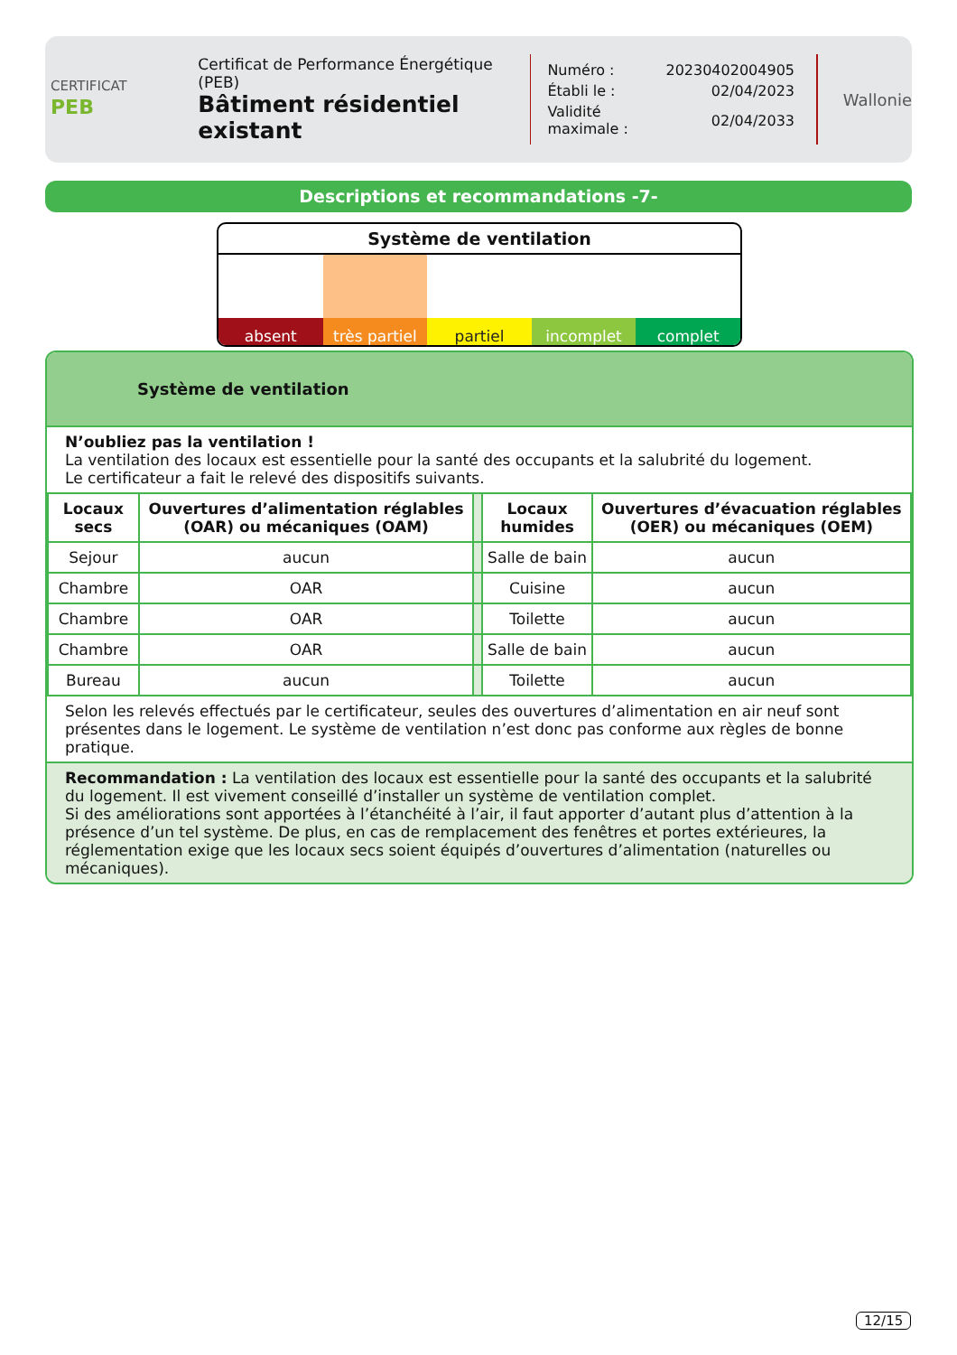CERTIFICAT
PEB
Certificat de Performance Énergétique (PEB)
Bâtiment résidentiel existant
| Numéro : | 20230402004905 |
| Établi le : | 02/04/2023 |
| Validité maximale : | 02/04/2033 |
Wallonie
Descriptions et recommandations -7-
Système de ventilation
absent très partiel partiel incomplet complet
Système de ventilation
N’oubliez pas la ventilation !
La ventilation des locaux est essentielle pour la santé des occupants et la salubrité du logement.
Le certificateur a fait le relevé des dispositifs suivants.
| Locaux secs | Ouvertures d’alimentation réglables (OAR) ou mécaniques (OAM) | | Locaux humides | Ouvertures d’évacuation réglables (OER) ou mécaniques (OEM) |
| --- | --- | --- | --- | --- |
| Sejour | aucun | | Salle de bain | aucun |
| Chambre | OAR | | Cuisine | aucun |
| Chambre | OAR | | Toilette | aucun |
| Chambre | OAR | | Salle de bain | aucun |
| Bureau | aucun | | Toilette | aucun |
Selon les relevés effectués par le certificateur, seules des ouvertures d’alimentation en air neuf sont présentes dans le logement. Le système de ventilation n’est donc pas conforme aux règles de bonne pratique.
Recommandation : La ventilation des locaux est essentielle pour la santé des occupants et la salubrité du logement. Il est vivement conseillé d’installer un système de ventilation complet.
Si des améliorations sont apportées à l’étanchéité à l’air, il faut apporter d’autant plus d’attention à la présence d’un tel système. De plus, en cas de remplacement des fenêtres et portes extérieures, la réglementation exige que les locaux secs soient équipés d’ouvertures d’alimentation (naturelles ou mécaniques).
12/15